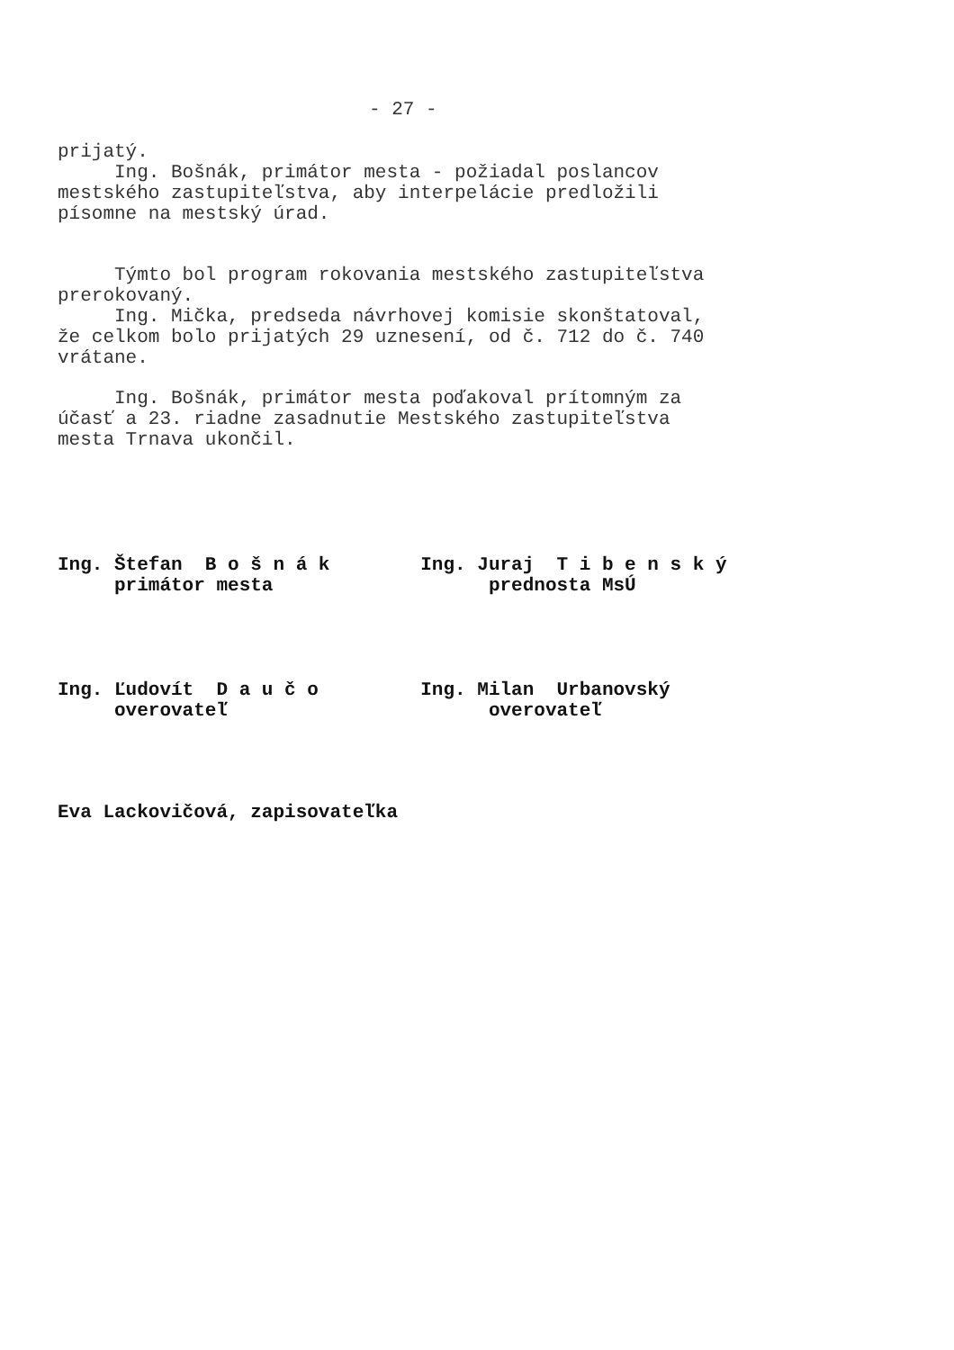- 27 -
prijatý. Ing. Bošnák, primátor mesta - požiadal poslancov mestského zastupiteľstva, aby interpelácie predložili písomne na mestský úrad.
Týmto bol program rokovania mestského zastupiteľstva prerokovaný. Ing. Mička, predseda návrhovej komisie skonštatoval, že celkom bolo prijatých 29 uznesení, od č. 712 do č. 740 vrátane.
Ing. Bošnák, primátor mesta poďakoval prítomným za účasť a 23. riadne zasadnutie Mestského zastupiteľstva mesta Trnava ukončil.
Ing. Štefan B o š n á k Ing. Juraj T i b e n s k ý primátor mesta prednosta MsÚ
Ing. Ľudovít D a u č o Ing. Milan Urbanovský overovateľ overovateľ
Eva Lackovičová, zapisovateľka